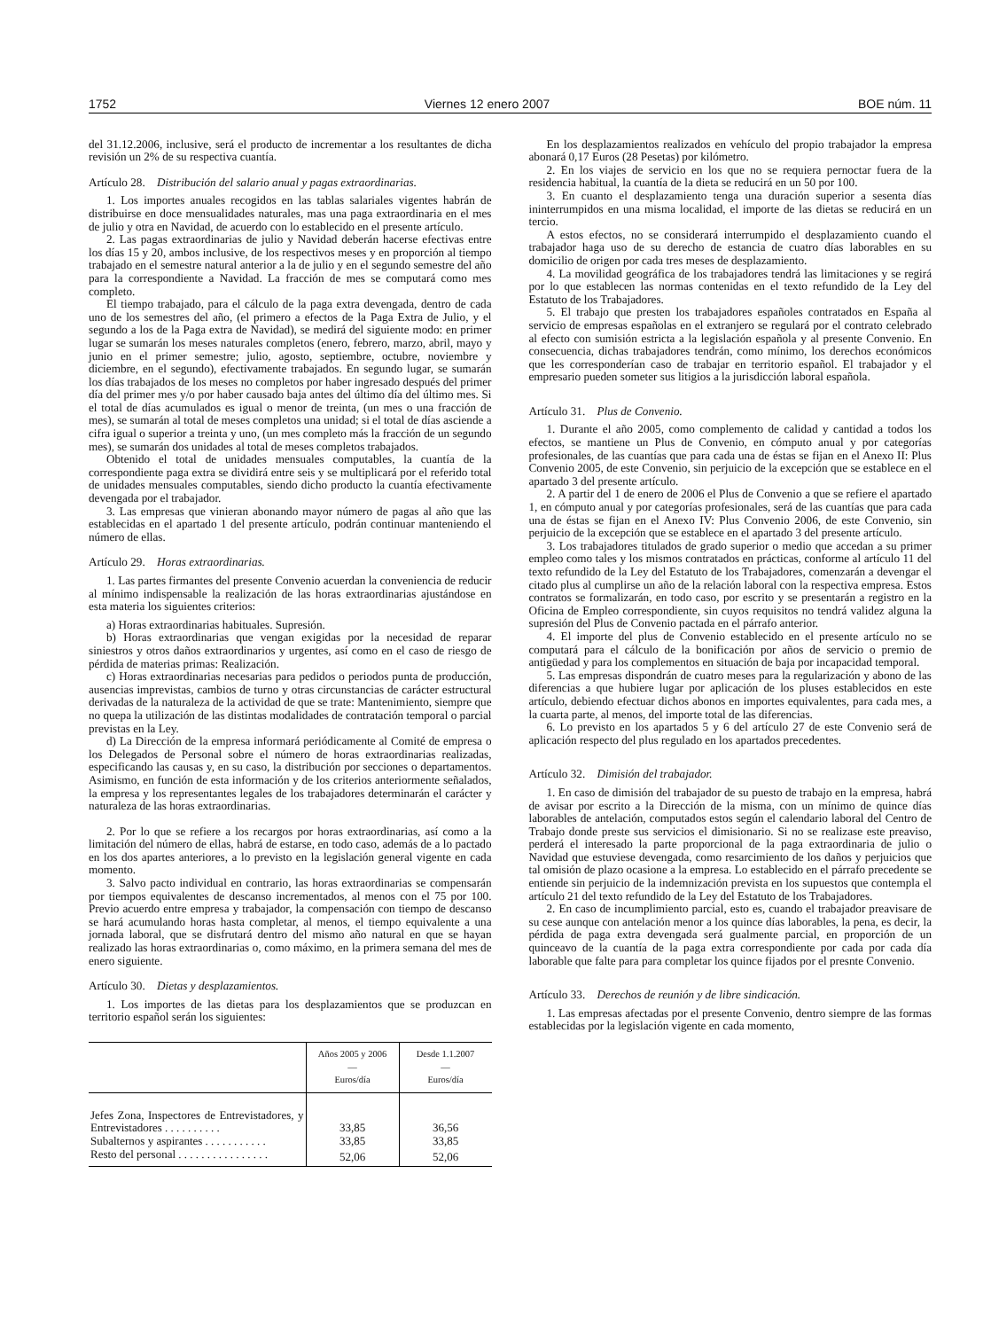1752 Viernes 12 enero 2007 BOE núm. 11
del 31.12.2006, inclusive, será el producto de incrementar a los resultantes de dicha revisión un 2% de su respectiva cuantía.
Artículo 28. Distribución del salario anual y pagas extraordinarias.
1. Los importes anuales recogidos en las tablas salariales vigentes habrán de distribuirse en doce mensualidades naturales, mas una paga extraordinaria en el mes de julio y otra en Navidad, de acuerdo con lo establecido en el presente artículo.
2. Las pagas extraordinarias de julio y Navidad deberán hacerse efectivas entre los días 15 y 20, ambos inclusive, de los respectivos meses y en proporción al tiempo trabajado en el semestre natural anterior a la de julio y en el segundo semestre del año para la correspondiente a Navidad. La fracción de mes se computará como mes completo.
El tiempo trabajado, para el cálculo de la paga extra devengada, dentro de cada uno de los semestres del año, (el primero a efectos de la Paga Extra de Julio, y el segundo a los de la Paga extra de Navidad), se medirá del siguiente modo: en primer lugar se sumarán los meses naturales completos (enero, febrero, marzo, abril, mayo y junio en el primer semestre; julio, agosto, septiembre, octubre, noviembre y diciembre, en el segundo), efectivamente trabajados. En segundo lugar, se sumarán los días trabajados de los meses no completos por haber ingresado después del primer día del primer mes y/o por haber causado baja antes del último día del último mes. Si el total de días acumulados es igual o menor de treinta, (un mes o una fracción de mes), se sumarán al total de meses completos una unidad; si el total de días asciende a cifra igual o superior a treinta y uno, (un mes completo más la fracción de un segundo mes), se sumarán dos unidades al total de meses completos trabajados.
Obtenido el total de unidades mensuales computables, la cuantía de la correspondiente paga extra se dividirá entre seis y se multiplicará por el referido total de unidades mensuales computables, siendo dicho producto la cuantía efectivamente devengada por el trabajador.
3. Las empresas que vinieran abonando mayor número de pagas al año que las establecidas en el apartado 1 del presente artículo, podrán continuar manteniendo el número de ellas.
Artículo 29. Horas extraordinarias.
1. Las partes firmantes del presente Convenio acuerdan la conveniencia de reducir al mínimo indispensable la realización de las horas extraordinarias ajustándose en esta materia los siguientes criterios:
a) Horas extraordinarias habituales. Supresión.
b) Horas extraordinarias que vengan exigidas por la necesidad de reparar siniestros y otros daños extraordinarios y urgentes, así como en el caso de riesgo de pérdida de materias primas: Realización.
c) Horas extraordinarias necesarias para pedidos o periodos punta de producción, ausencias imprevistas, cambios de turno y otras circunstancias de carácter estructural derivadas de la naturaleza de la actividad de que se trate: Mantenimiento, siempre que no quepa la utilización de las distintas modalidades de contratación temporal o parcial previstas en la Ley.
d) La Dirección de la empresa informará periódicamente al Comité de empresa o los Delegados de Personal sobre el número de horas extraordinarias realizadas, especificando las causas y, en su caso, la distribución por secciones o departamentos. Asimismo, en función de esta información y de los criterios anteriormente señalados, la empresa y los representantes legales de los trabajadores determinarán el carácter y naturaleza de las horas extraordinarias.
2. Por lo que se refiere a los recargos por horas extraordinarias, así como a la limitación del número de ellas, habrá de estarse, en todo caso, además de a lo pactado en los dos apartes anteriores, a lo previsto en la legislación general vigente en cada momento.
3. Salvo pacto individual en contrario, las horas extraordinarias se compensarán por tiempos equivalentes de descanso incrementados, al menos con el 75 por 100. Previo acuerdo entre empresa y trabajador, la compensación con tiempo de descanso se hará acumulando horas hasta completar, al menos, el tiempo equivalente a una jornada laboral, que se disfrutará dentro del mismo año natural en que se hayan realizado las horas extraordinarias o, como máximo, en la primera semana del mes de enero siguiente.
Artículo 30. Dietas y desplazamientos.
1. Los importes de las dietas para los desplazamientos que se produzcan en territorio español serán los siguientes:
| | Años 2005 y 2006 — Euros/día | Desde 1.1.2007 — Euros/día |
| --- | --- | --- |
| Jefes Zona, Inspectores de Entrevistadores, y Entrevistadores . . . . . . . . . . | 33,85 | 36,56 |
| Subalternos y aspirantes . . . . . . . . . . . | 33,85 | 33,85 |
| Resto del personal . . . . . . . . . . . . . . . . | 52,06 | 52,06 |
En los desplazamientos realizados en vehículo del propio trabajador la empresa abonará 0,17 Euros (28 Pesetas) por kilómetro.
2. En los viajes de servicio en los que no se requiera pernoctar fuera de la residencia habitual, la cuantía de la dieta se reducirá en un 50 por 100.
3. En cuanto el desplazamiento tenga una duración superior a sesenta días ininterrumpidos en una misma localidad, el importe de las dietas se reducirá en un tercio.
A estos efectos, no se considerará interrumpido el desplazamiento cuando el trabajador haga uso de su derecho de estancia de cuatro días laborables en su domicilio de origen por cada tres meses de desplazamiento.
4. La movilidad geográfica de los trabajadores tendrá las limitaciones y se regirá por lo que establecen las normas contenidas en el texto refundido de la Ley del Estatuto de los Trabajadores.
5. El trabajo que presten los trabajadores españoles contratados en España al servicio de empresas españolas en el extranjero se regulará por el contrato celebrado al efecto con sumisión estricta a la legislación española y al presente Convenio. En consecuencia, dichas trabajadores tendrán, como mínimo, los derechos económicos que les corresponderían caso de trabajar en territorio español. El trabajador y el empresario pueden someter sus litigios a la jurisdicción laboral española.
Artículo 31. Plus de Convenio.
1. Durante el año 2005, como complemento de calidad y cantidad a todos los efectos, se mantiene un Plus de Convenio, en cómputo anual y por categorías profesionales, de las cuantías que para cada una de éstas se fijan en el Anexo II: Plus Convenio 2005, de este Convenio, sin perjuicio de la excepción que se establece en el apartado 3 del presente artículo.
2. A partir del 1 de enero de 2006 el Plus de Convenio a que se refiere el apartado 1, en cómputo anual y por categorías profesionales, será de las cuantías que para cada una de éstas se fijan en el Anexo IV: Plus Convenio 2006, de este Convenio, sin perjuicio de la excepción que se establece en el apartado 3 del presente artículo.
3. Los trabajadores titulados de grado superior o medio que accedan a su primer empleo como tales y los mismos contratados en prácticas, conforme al artículo 11 del texto refundido de la Ley del Estatuto de los Trabajadores, comenzarán a devengar el citado plus al cumplirse un año de la relación laboral con la respectiva empresa. Estos contratos se formalizarán, en todo caso, por escrito y se presentarán a registro en la Oficina de Empleo correspondiente, sin cuyos requisitos no tendrá validez alguna la supresión del Plus de Convenio pactada en el párrafo anterior.
4. El importe del plus de Convenio establecido en el presente artículo no se computará para el cálculo de la bonificación por años de servicio o premio de antigüedad y para los complementos en situación de baja por incapacidad temporal.
5. Las empresas dispondrán de cuatro meses para la regularización y abono de las diferencias a que hubiere lugar por aplicación de los pluses establecidos en este artículo, debiendo efectuar dichos abonos en importes equivalentes, para cada mes, a la cuarta parte, al menos, del importe total de las diferencias.
6. Lo previsto en los apartados 5 y 6 del artículo 27 de este Convenio será de aplicación respecto del plus regulado en los apartados precedentes.
Artículo 32. Dimisión del trabajador.
1. En caso de dimisión del trabajador de su puesto de trabajo en la empresa, habrá de avisar por escrito a la Dirección de la misma, con un mínimo de quince días laborables de antelación, computados estos según el calendario laboral del Centro de Trabajo donde preste sus servicios el dimisionario. Si no se realizase este preaviso, perderá el interesado la parte proporcional de la paga extraordinaria de julio o Navidad que estuviese devengada, como resarcimiento de los daños y perjuicios que tal omisión de plazo ocasione a la empresa. Lo establecido en el párrafo precedente se entiende sin perjuicio de la indemnización prevista en los supuestos que contempla el artículo 21 del texto refundido de la Ley del Estatuto de los Trabajadores.
2. En caso de incumplimiento parcial, esto es, cuando el trabajador preavisare de su cese aunque con antelación menor a los quince días laborables, la pena, es decir, la pérdida de paga extra devengada será gualmente parcial, en proporción de un quinceavo de la cuantía de la paga extra correspondiente por cada por cada día laborable que falte para para completar los quince fijados por el presnte Convenio.
Artículo 33. Derechos de reunión y de libre sindicación.
1. Las empresas afectadas por el presente Convenio, dentro siempre de las formas establecidas por la legislación vigente en cada momento,